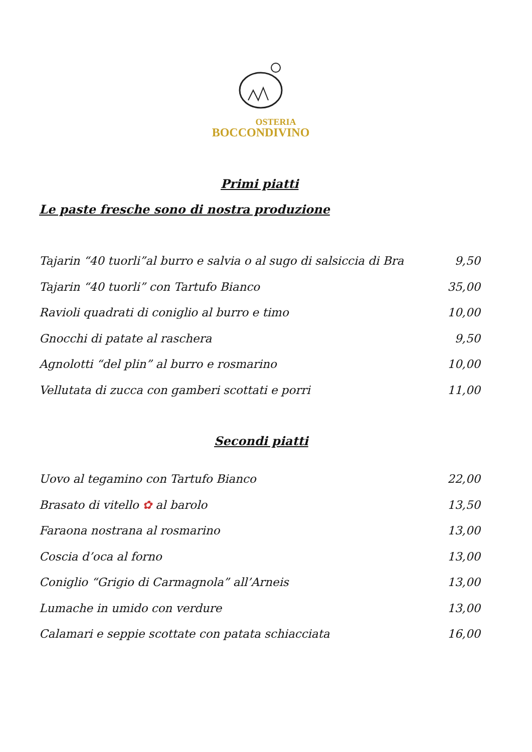OSTERIA
BOCCONDIVINO
Primi piatti
Le paste fresche sono di nostra produzione
Tajarin “40 tuorli”al burro e salvia o al sugo di salsiccia di Bra 9,50
Tajarin “40 tuorli” con Tartufo Bianco 35,00
Ravioli quadrati di coniglio al burro e timo 10,00
Gnocchi di patate al raschera 9,50
Agnolotti “del plin” al burro e rosmarino 10,00
Vellutata di zucca con gamberi scottati e porri 11,00
Secondi piatti
Uovo al tegamino con Tartufo Bianco 22,00
Brasato di vitello ✿ al barolo 13,50
Faraona nostrana al rosmarino 13,00
Coscia d’oca al forno 13,00
Coniglio “Grigio di Carmagnola” all’Arneis 13,00
Lumache in umido con verdure 13,00
Calamari e seppie scottate con patata schiacciata 16,00